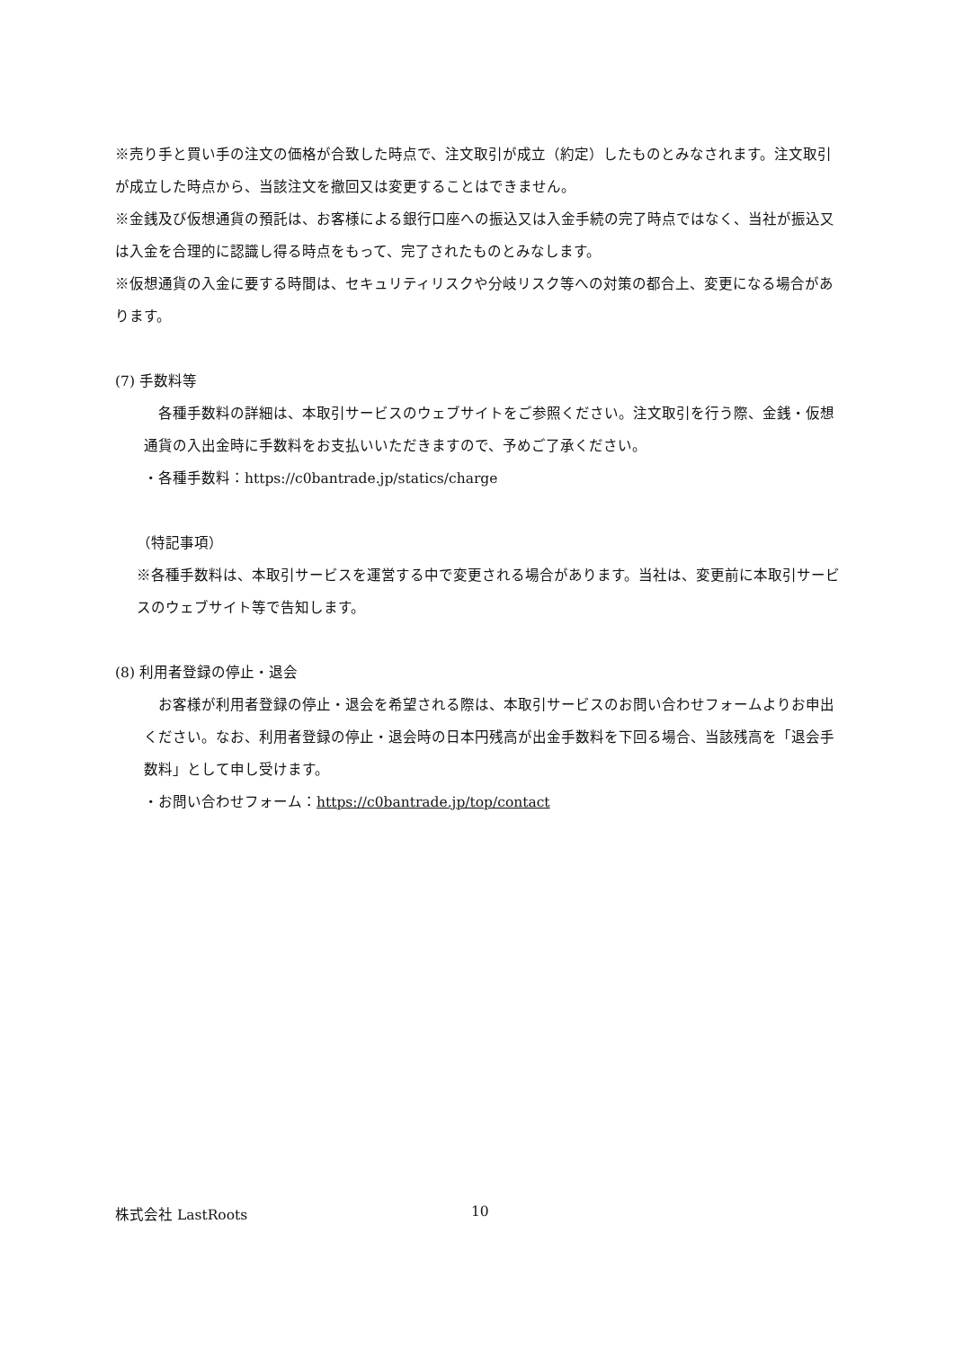※売り手と買い手の注文の価格が合致した時点で、注文取引が成立（約定）したものとみなされます。注文取引が成立した時点から、当該注文を撤回又は変更することはできません。
※金銭及び仮想通貨の預託は、お客様による銀行口座への振込又は入金手続の完了時点ではなく、当社が振込又は入金を合理的に認識し得る時点をもって、完了されたものとみなします。
※仮想通貨の入金に要する時間は、セキュリティリスクや分岐リスク等への対策の都合上、変更になる場合があります。
(7) 手数料等
　各種手数料の詳細は、本取引サービスのウェブサイトをご参照ください。注文取引を行う際、金銭・仮想通貨の入出金時に手数料をお支払いいただきますので、予めご了承ください。
・各種手数料：https://c0bantrade.jp/statics/charge
（特記事項）
※各種手数料は、本取引サービスを運営する中で変更される場合があります。当社は、変更前に本取引サービスのウェブサイト等で告知します。
(8) 利用者登録の停止・退会
　お客様が利用者登録の停止・退会を希望される際は、本取引サービスのお問い合わせフォームよりお申出ください。なお、利用者登録の停止・退会時の日本円残高が出金手数料を下回る場合、当該残高を「退会手数料」として申し受けます。
・お問い合わせフォーム：https://c0bantrade.jp/top/contact
株式会社 LastRoots 10